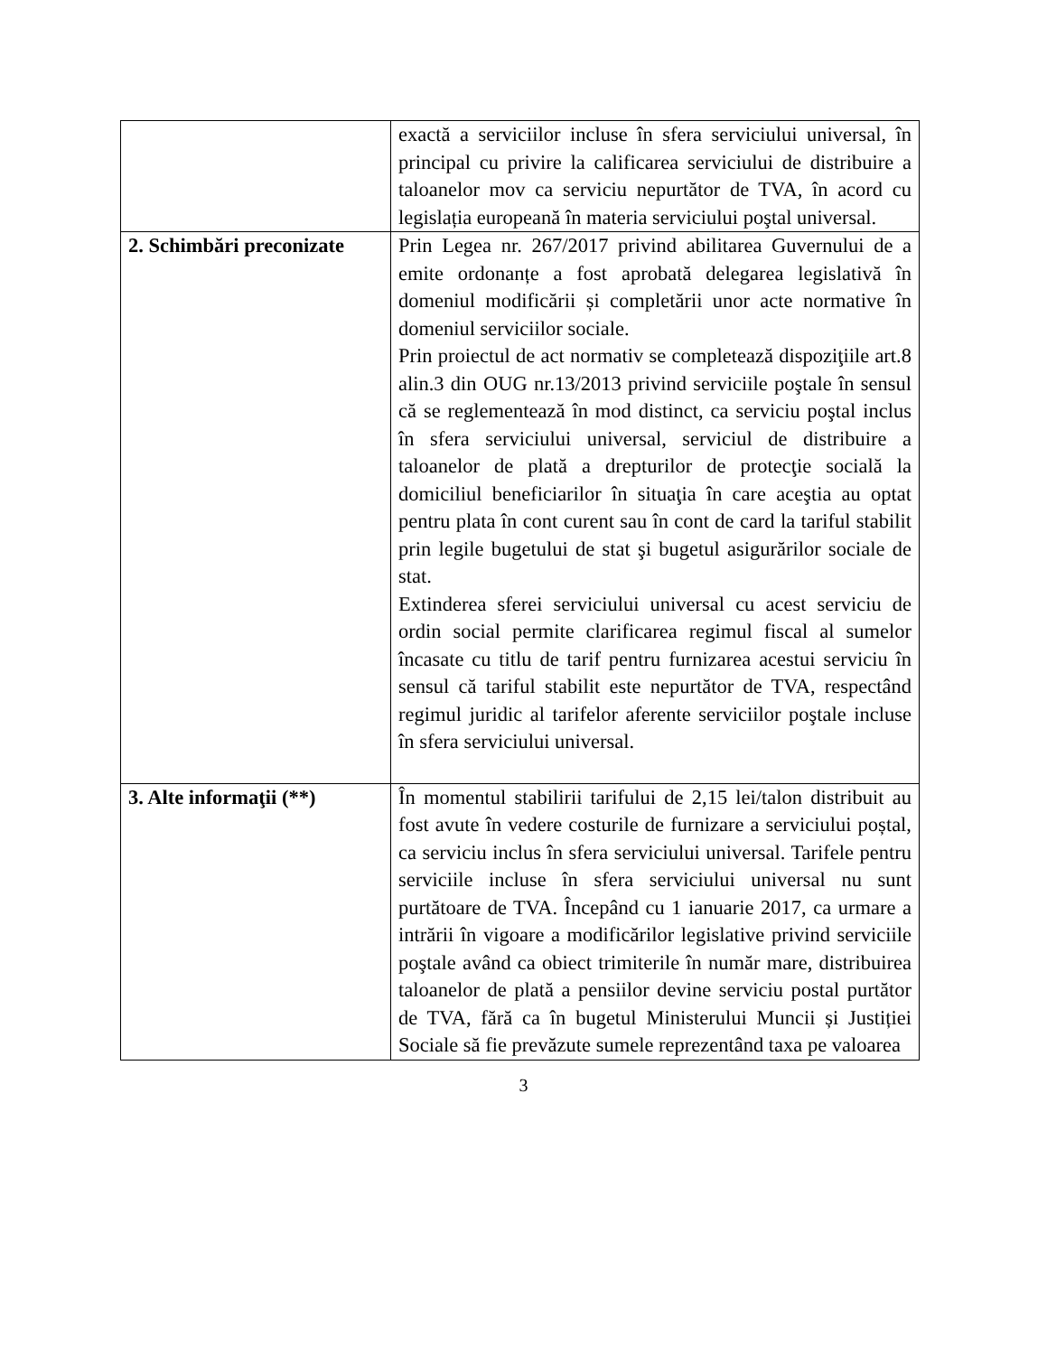| | exactă a serviciilor incluse în sfera serviciului universal, în principal cu privire la calificarea serviciului de distribuire a taloanelor mov ca serviciu nepurtător de TVA, în acord cu legislația europeană în materia serviciului poştal universal. |
| 2. Schimbări preconizate | Prin Legea nr. 267/2017 privind abilitarea Guvernului de a emite ordonanțe a fost aprobată delegarea legislativă în domeniul modificării și completării unor acte normative în domeniul serviciilor sociale. Prin proiectul de act normativ se completează dispoziţiile art.8 alin.3 din OUG nr.13/2013 privind serviciile poştale în sensul că se reglementează în mod distinct, ca serviciu poştal inclus în sfera serviciului universal, serviciul de distribuire a taloanelor de plată a drepturilor de protecţie socială la domiciliul beneficiarilor în situaţia în care aceştia au optat pentru plata în cont curent sau în cont de card la tariful stabilit prin legile bugetului de stat şi bugetul asigurărilor sociale de stat. Extinderea sferei serviciului universal cu acest serviciu de ordin social permite clarificarea regimul fiscal al sumelor încasate cu titlu de tarif pentru furnizarea acestui serviciu în sensul că tariful stabilit este nepurtător de TVA, respectând regimul juridic al tarifelor aferente serviciilor poştale incluse în sfera serviciului universal. |
| 3. Alte informaţii (**) | În momentul stabilirii tarifului de 2,15 lei/talon distribuit au fost avute în vedere costurile de furnizare a serviciului poștal, ca serviciu inclus în sfera serviciului universal. Tarifele pentru serviciile incluse în sfera serviciului universal nu sunt purtătoare de TVA. Începând cu 1 ianuarie 2017, ca urmare a intrării în vigoare a modificărilor legislative privind serviciile poştale având ca obiect trimiterile în număr mare, distribuirea taloanelor de plată a pensiilor devine serviciu postal purtător de TVA, fără ca în bugetul Ministerului Muncii și Justiției Sociale să fie prevăzute sumele reprezentând taxa pe valoarea |
3